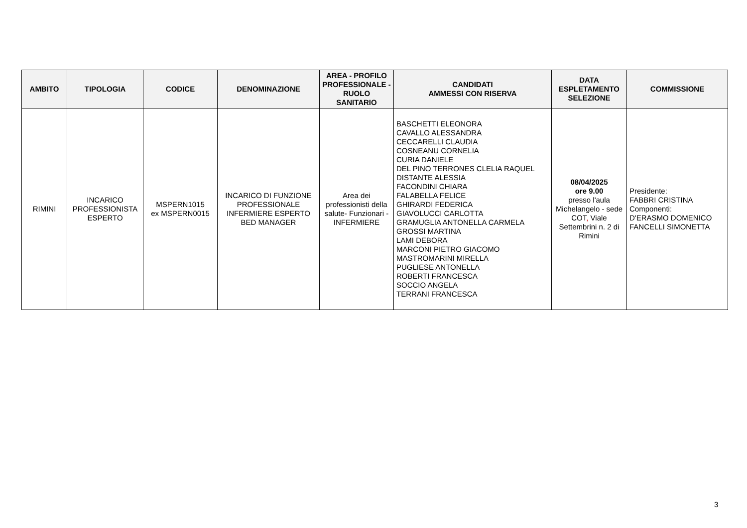| AMBITO | TIPOLOGIA | CODICE | DENOMINAZIONE | AREA - PROFILO PROFESSIONALE - RUOLO SANITARIO | CANDIDATI AMMESSI CON RISERVA | DATA ESPLETAMENTO SELEZIONE | COMMISSIONE |
| --- | --- | --- | --- | --- | --- | --- | --- |
| RIMINI | INCARICO PROFESSIONISTA ESPERTO | MSPERN1015 ex MSPERN0015 | INCARICO DI FUNZIONE PROFESSIONALE INFERMIERE ESPERTO BED MANAGER | Area dei professionisti della salute- Funzionari - INFERMIERE | BASCHETTI ELEONORA CAVALLO ALESSANDRA CECCARELLI CLAUDIA COSNEANU CORNELIA CURIA DANIELE DEL PINO TERRONES CLELIA RAQUEL DISTANTE ALESSIA FACONDINI CHIARA FALABELLA FELICE GHIRARDI FEDERICA GIAVOLUCCI CARLOTTA GRAMUGLIA ANTONELLA CARMELA GROSSI MARTINA LAMI DEBORA MARCONI PIETRO GIACOMO MASTROMARINI MIRELLA PUGLIESE ANTONELLA ROBERTI FRANCESCA SOCCIO ANGELA TERRANI FRANCESCA | 08/04/2025 ore 9.00 presso l'aula Michelangelo - sede COT , Viale Settembrini n. 2 di Rimini | Presidente: FABBRI CRISTINA Componenti: D'ERASMO DOMENICO FANCELLI SIMONETTA |
3